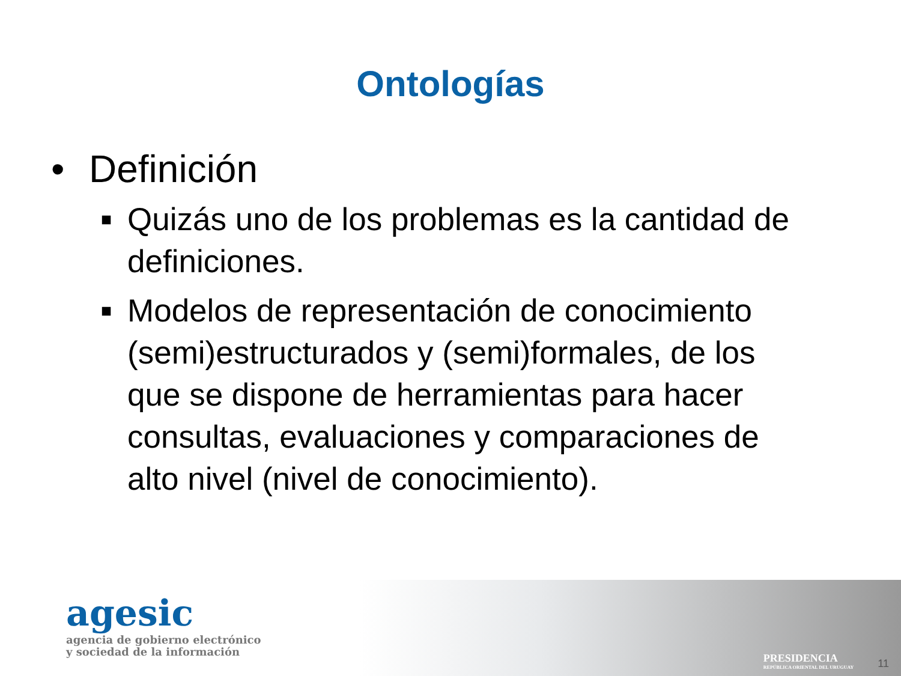Ontologías
• Definición
■ Quizás uno de los problemas es la cantidad de definiciones.
■ Modelos de representación de conocimiento (semi)estructurados y (semi)formales, de los que se dispone de herramientas para hacer consultas, evaluaciones y comparaciones de alto nivel (nivel de conocimiento).
agesic
agencia de gobierno electrónico
y sociedad de la información
PRESIDENCIA
REPÚBLICA ORIENTAL DEL URUGUAY
11